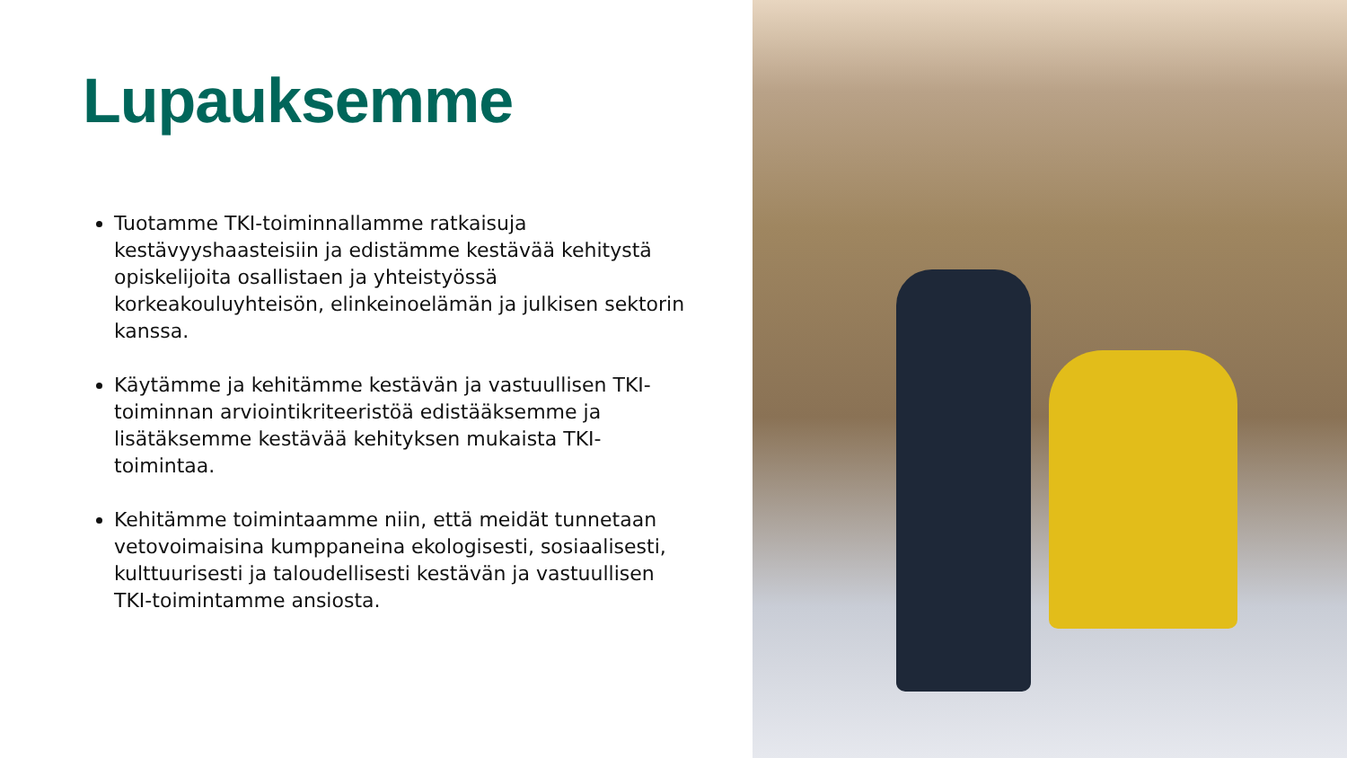Lupauksemme
Tuotamme TKI-toiminnallamme ratkaisuja kestävyyshaasteisiin ja edistämme kestävää kehitystä opiskelijoita osallistaen ja yhteistyössä korkeakouluyhteisön, elinkeinoelämän ja julkisen sektorin kanssa.
Käytämme ja kehitämme kestävän ja vastuullisen TKI-toiminnan arviointikriteeristöä edistääksemme ja lisätäksemme kestävää kehityksen mukaista TKI-toimintaa.
Kehitämme toimintaamme niin, että meidät tunnetaan vetovoimaisina kumppaneina ekologisesti, sosiaalisesti, kulttuurisesti ja taloudellisesti kestävän ja vastuullisen TKI-toimintamme ansiosta.